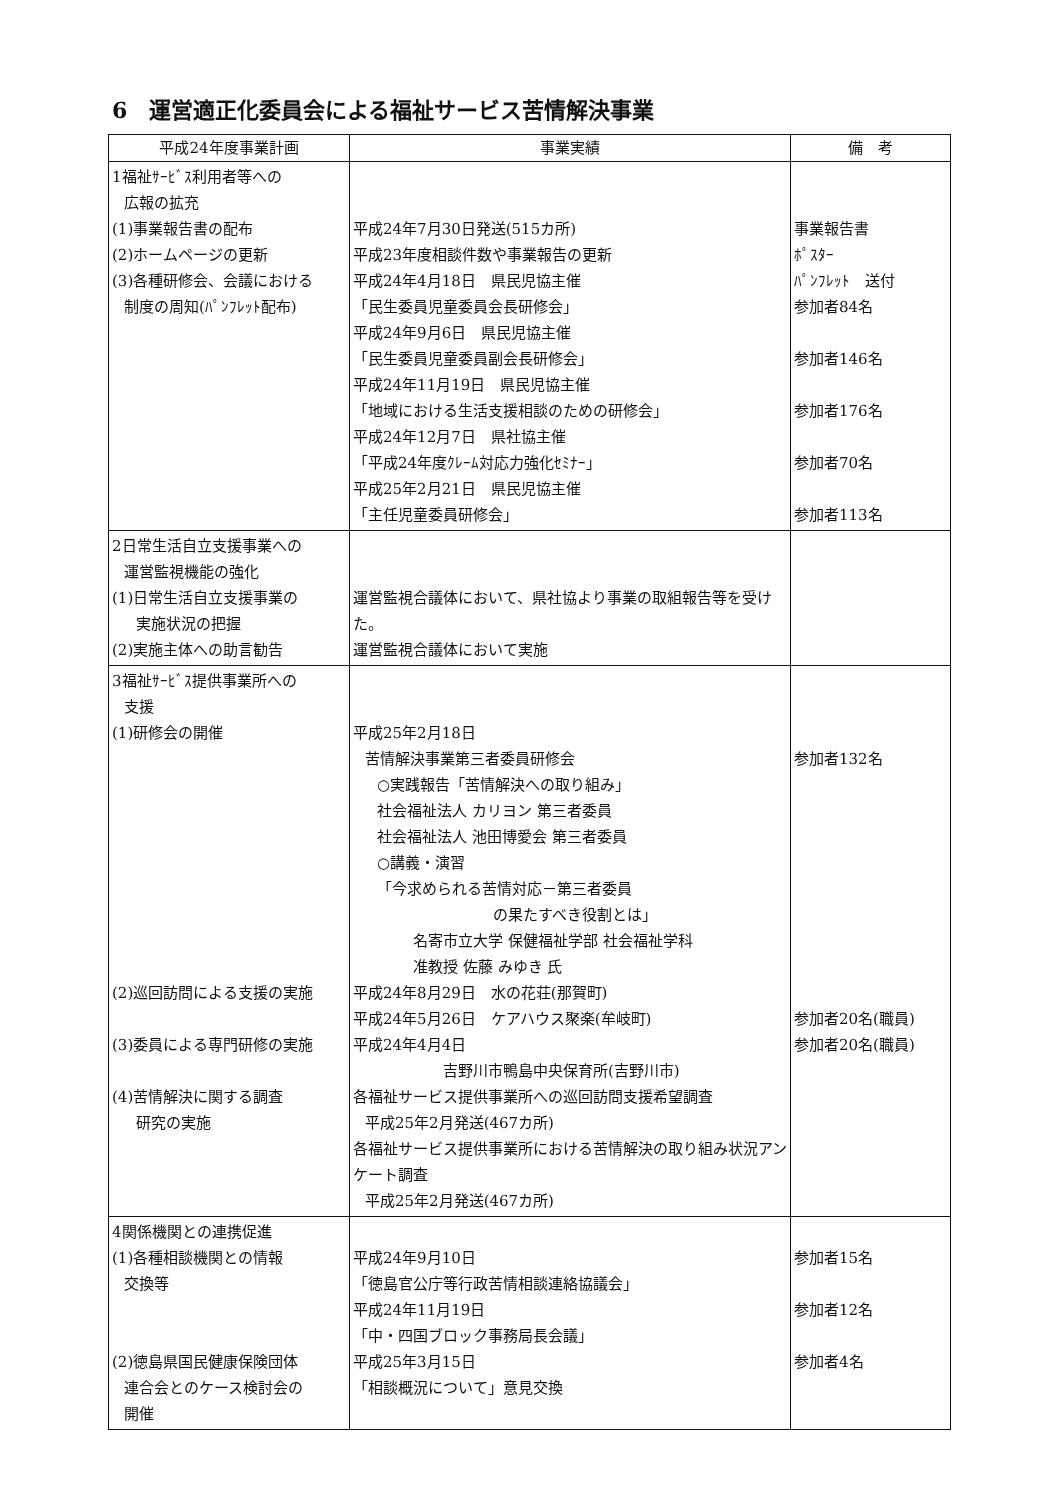6　運営適正化委員会による福祉サービス苦情解決事業
| 平成24年度事業計画 | 事業実績 | 備 考 |
| --- | --- | --- |
| 1福祉ｻｰﾋﾞｽ利用者等への 広報の拡充 (1)事業報告書の配布 (2)ホームページの更新 (3)各種研修会、会議における 制度の周知(ﾊﾟﾝﾌﾚｯﾄ配布) | 平成24年7月30日発送(515カ所) 平成23年度相談件数や事業報告の更新 平成24年4月18日 県民児協主催 「民生委員児童委員会長研修会」 平成24年9月6日 県民児協主催 「民生委員児童委員副会長研修会」 平成24年11月19日 県民児協主催 「地域における生活支援相談のための研修会」 平成24年12月7日 県社協主催 「平成24年度ｸﾚｰﾑ対応力強化ｾﾐﾅｰ」 平成25年2月21日 県民児協主催 「主任児童委員研修会」 | 事業報告書 ﾎﾟｽﾀｰ ﾊﾟﾝﾌﾚｯﾄ 送付 参加者84名 参加者146名 参加者176名 参加者70名 参加者113名 |
| 2日常生活自立支援事業への 運営監視機能の強化 (1)日常生活自立支援事業の 実施状況の把握 (2)実施主体への助言勧告 | 運営監視合議体において、県社協より事業の取組報告等を受けた。 運営監視合議体において実施 | |
| 3福祉ｻｰﾋﾞｽ提供事業所への 支援 (1)研修会の開催 (2)巡回訪問による支援の実施 (3)委員による専門研修の実施 (4)苦情解決に関する調査 研究の実施 | 平成25年2月18日 苦情解決事業第三者委員研修会 ○実践報告「苦情解決への取り組み」 社会福祉法人 カリヨン 第三者委員 社会福祉法人 池田博愛会 第三者委員 ○講義・演習 「今求められる苦情対応－第三者委員 の果たすべき役割とは」 名寄市立大学 保健福祉学部 社会福祉学科 准教授 佐藤 みゆき 氏 平成24年8月29日 水の花荘(那賀町) 平成24年5月26日 ケアハウス聚楽(牟岐町) 平成24年4月4日 吉野川市鴨島中央保育所(吉野川市) 各福祉サービス提供事業所への巡回訪問支援希望調査 平成25年2月発送(467カ所) 各福祉サービス提供事業所における苦情解決の取り組み状況アンケート調査 平成25年2月発送(467カ所) | 参加者132名 参加者20名(職員) 参加者20名(職員) |
| 4関係機関との連携促進 (1)各種相談機関との情報 交換等 (2)徳島県国民健康保険団体 連合会とのケース検討会の 開催 | 平成24年9月10日 「徳島官公庁等行政苦情相談連絡協議会」 平成24年11月19日 「中・四国ブロック事務局長会議」 平成25年3月15日 「相談概況について」意見交換 | 参加者15名 参加者12名 参加者4名 |